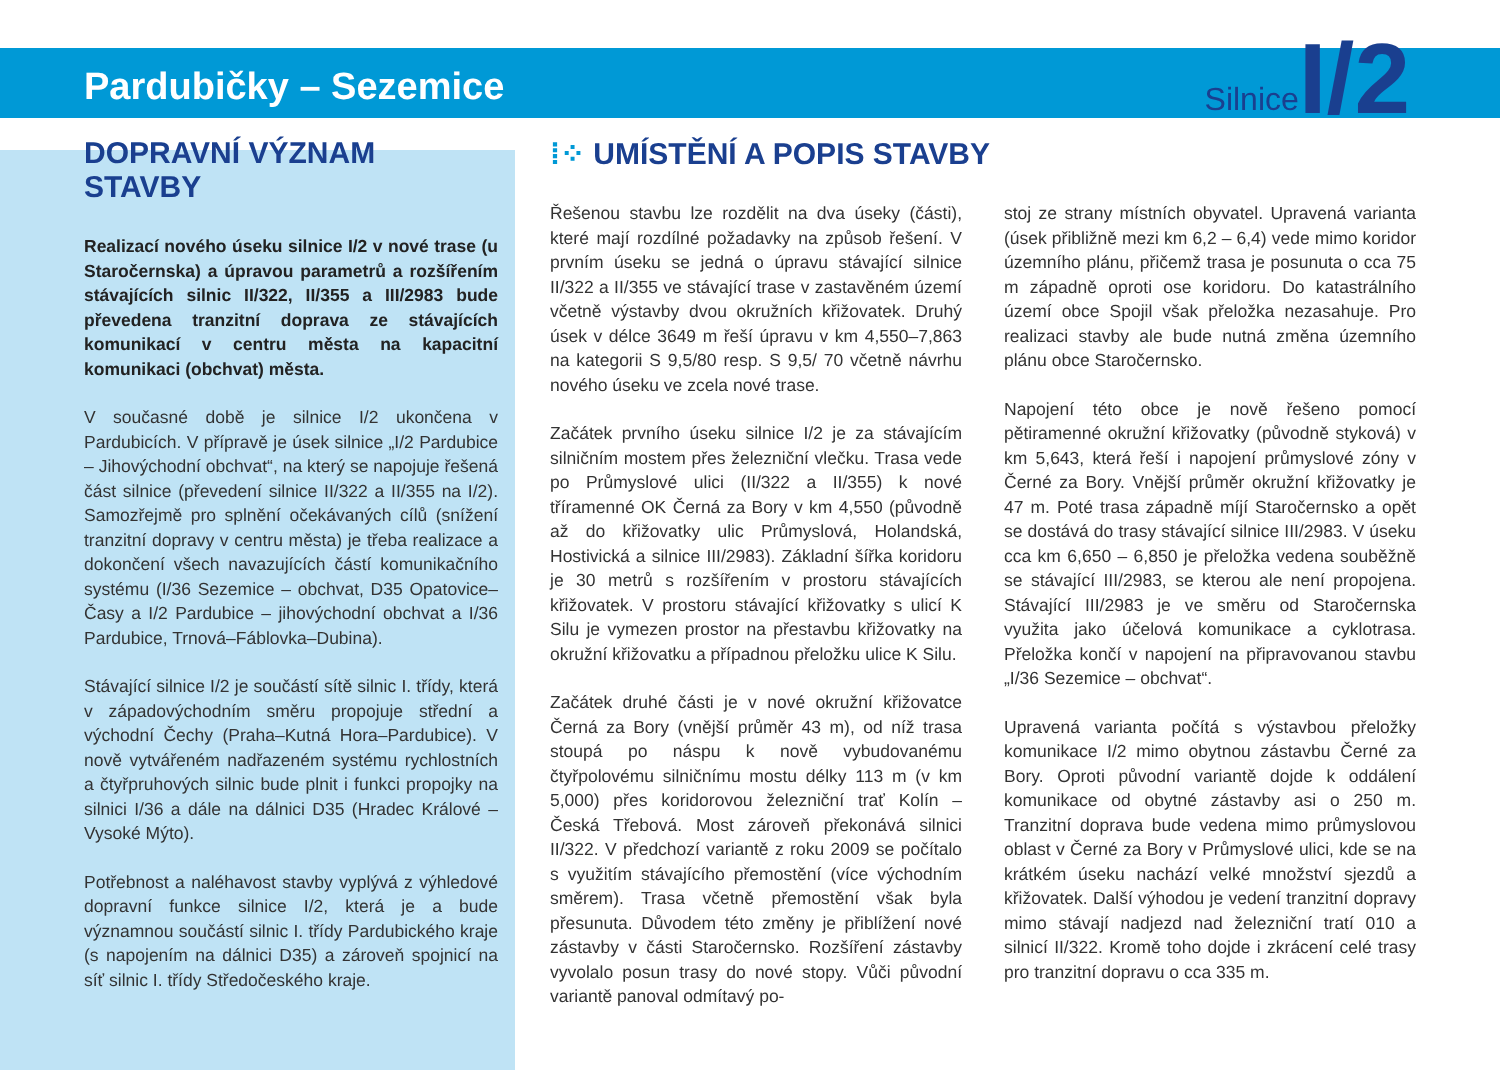Pardubičky – Sezemice
Silnice I/2
DOPRAVNÍ VÝZNAM STAVBY
Realizací nového úseku silnice I/2 v nové trase (u Staročernska) a úpravou parametrů a rozšířením stávajících silnic II/322, II/355 a III/2983 bude převedena tranzitní doprava ze stávajících komunikací v centru města na kapacitní komunikaci (obchvat) města.
V současné době je silnice I/2 ukončena v Pardubicích. V přípravě je úsek silnice „I/2 Pardubice – Jihovýchodní obchvat“, na který se napojuje řešená část silnice (převedení silnice II/322 a II/355 na I/2). Samozřejmě pro splnění očekávaných cílů (snížení tranzitní dopravy v centru města) je třeba realizace a dokončení všech navazujících částí komunikačního systému (I/36 Sezemice – obchvat, D35 Opatovice–Časy a I/2 Pardubice – jihovýchodní obchvat a I/36 Pardubice, Trnová–Fáblovka–Dubina).
Stávající silnice I/2 je součástí sítě silnic I. třídy, která v západovýchodním směru propojuje střední a východní Čechy (Praha–Kutná Hora–Pardubice). V nově vytvářeném nadřazeném systému rychlostních a čtyřpruhových silnic bude plnit i funkci propojky na silnici I/36 a dále na dálnici D35 (Hradec Králové – Vysoké Mýto).
Potřebnost a naléhavost stavby vyplývá z výhledové dopravní funkce silnice I/2, která je a bude významnou součástí silnic I. třídy Pardubického kraje (s napojením na dálnici D35) a zároveň spojnicí na síť silnic I. třídy Středočeského kraje.
⁞⁘ UMÍSTĚNÍ A POPIS STAVBY
Řešenou stavbu lze rozdělit na dva úseky (části), které mají rozdílné požadavky na způsob řešení. V prvním úseku se jedná o úpravu stávající silnice II/322 a II/355 ve stávající trase v zastavěném území včetně výstavby dvou okružních křižovatek. Druhý úsek v délce 3649 m řeší úpravu v km 4,550–7,863 na kategorii S 9,5/80 resp. S 9,5/ 70 včetně návrhu nového úseku ve zcela nové trase.
Začátek prvního úseku silnice I/2 je za stávajícím silničním mostem přes železniční vlečku. Trasa vede po Průmyslové ulici (II/322 a II/355) k nové tříramenné OK Černá za Bory v km 4,550 (původně až do křižovatky ulic Průmyslová, Holandská, Hostivická a silnice III/2983). Základní šířka koridoru je 30 metrů s rozšířením v prostoru stávajících křižovatek. V prostoru stávající křižovatky s ulicí K Silu je vymezen prostor na přestavbu křižovatky na okružní křižovatku a případnou přeložku ulice K Silu.
Začátek druhé části je v nové okružní křižovatce Černá za Bory (vnější průměr 43 m), od níž trasa stoupá po náspu k nově vybudovanému čtyřpolovému silničnímu mostu délky 113 m (v km 5,000) přes koridorovou železniční trať Kolín – Česká Třebová. Most zároveň překonává silnici II/322. V předchozí variantě z roku 2009 se počítalo s využitím stávajícího přemostění (více východním směrem). Trasa včetně přemostění však byla přesunuta. Důvodem této změny je přiblížení nové zástavby v části Staročernsko. Rozšíření zástavby vyvolalo posun trasy do nové stopy. Vůči původní variantě panoval odmítavý po-
stoj ze strany místních obyvatel. Upravená varianta (úsek přibližně mezi km 6,2 – 6,4) vede mimo koridor územního plánu, přičemž trasa je posunuta o cca 75 m západně oproti ose koridoru. Do katastrálního území obce Spojil však přeložka nezasahuje. Pro realizaci stavby ale bude nutná změna územního plánu obce Staročernsko.
Napojení této obce je nově řešeno pomocí pětiramenné okružní křižovatky (původně styková) v km 5,643, která řeší i napojení průmyslové zóny v Černé za Bory. Vnější průměr okružní křižovatky je 47 m. Poté trasa západně míjí Staročernsko a opět se dostává do trasy stávající silnice III/2983. V úseku cca km 6,650 – 6,850 je přeložka vedena souběžně se stávající III/2983, se kterou ale není propojena. Stávající III/2983 je ve směru od Staročernska využita jako účelová komunikace a cyklotrasa. Přeložka končí v napojení na připravovanou stavbu „I/36 Sezemice – obchvat“.
Upravená varianta počítá s výstavbou přeložky komunikace I/2 mimo obytnou zástavbu Černé za Bory. Oproti původní variantě dojde k oddálení komunikace od obytné zástavby asi o 250 m. Tranzitní doprava bude vedena mimo průmyslovou oblast v Černé za Bory v Průmyslové ulici, kde se na krátkém úseku nachází velké množství sjezdů a křižovatek. Další výhodou je vedení tranzitní dopravy mimo stávají nadjezd nad železniční tratí 010 a silnicí II/322. Kromě toho dojde i zkrácení celé trasy pro tranzitní dopravu o cca 335 m.